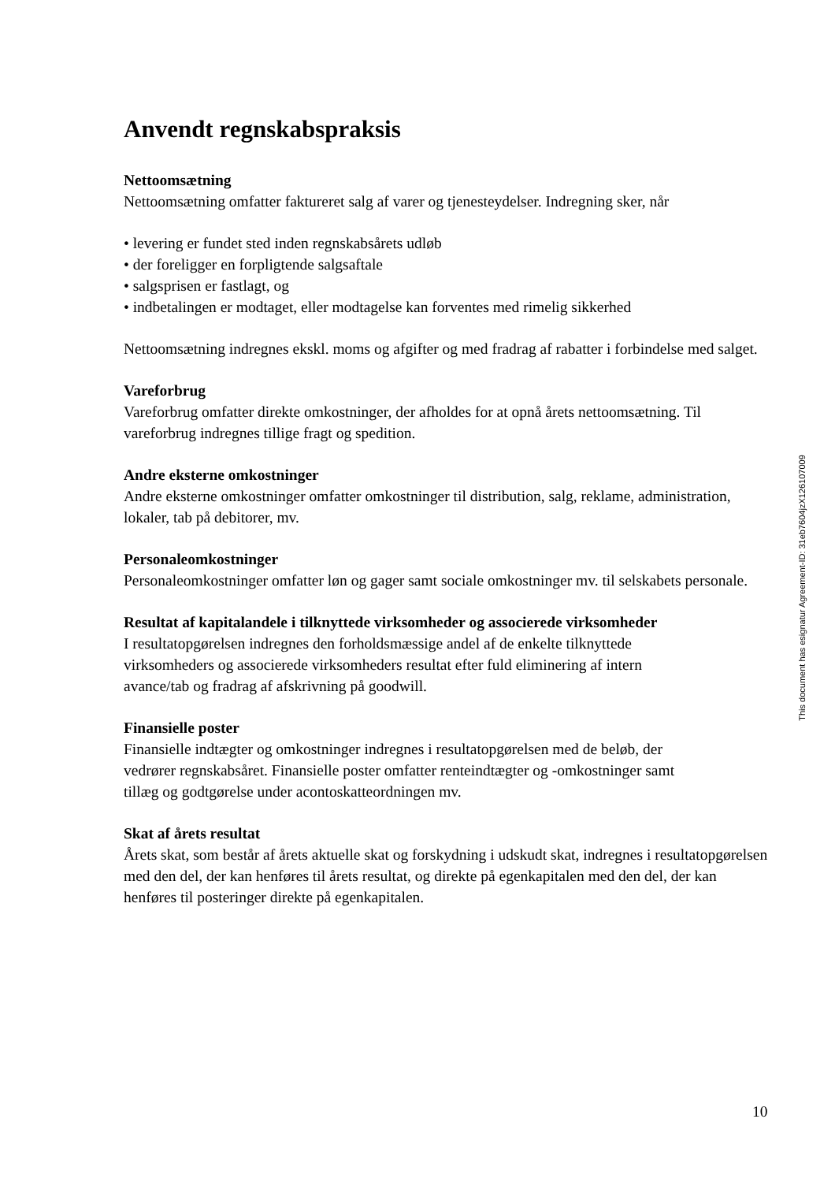Anvendt regnskabspraksis
Nettoomsætning
Nettoomsætning omfatter faktureret salg af varer og tjenesteydelser. Indregning sker, når
• levering er fundet sted inden regnskabsårets udløb
• der foreligger en forpligtende salgsaftale
• salgsprisen er fastlagt, og
• indbetalingen er modtaget, eller modtagelse kan forventes med rimelig sikkerhed
Nettoomsætning indregnes ekskl. moms og afgifter og med fradrag af rabatter i forbindelse med salget.
Vareforbrug
Vareforbrug omfatter direkte omkostninger, der afholdes for at opnå årets nettoomsætning. Til vareforbrug indregnes tillige fragt og spedition.
Andre eksterne omkostninger
Andre eksterne omkostninger omfatter omkostninger til distribution, salg, reklame, administration, lokaler, tab på debitorer, mv.
Personaleomkostninger
Personaleomkostninger omfatter løn og gager samt sociale omkostninger mv. til selskabets personale.
Resultat af kapitalandele i tilknyttede virksomheder og associerede virksomheder
I resultatopgørelsen indregnes den forholdsmæssige andel af de enkelte tilknyttede
virksomheders og associerede virksomheders resultat efter fuld eliminering af intern
avance/tab og fradrag af afskrivning på goodwill.
Finansielle poster
Finansielle indtægter og omkostninger indregnes i resultatopgørelsen med de beløb, der
vedrører regnskabsåret. Finansielle poster omfatter renteindtægter og -omkostninger samt
tillæg og godtgørelse under acontoskatteordningen mv.
Skat af årets resultat
Årets skat, som består af årets aktuelle skat og forskydning i udskudt skat, indregnes i resultatopgørelsen med den del, der kan henføres til årets resultat, og direkte på egenkapitalen med den del, der kan henføres til posteringer direkte på egenkapitalen.
This document has esignatur Agreement-ID: 31eb7604jzX126107009
10